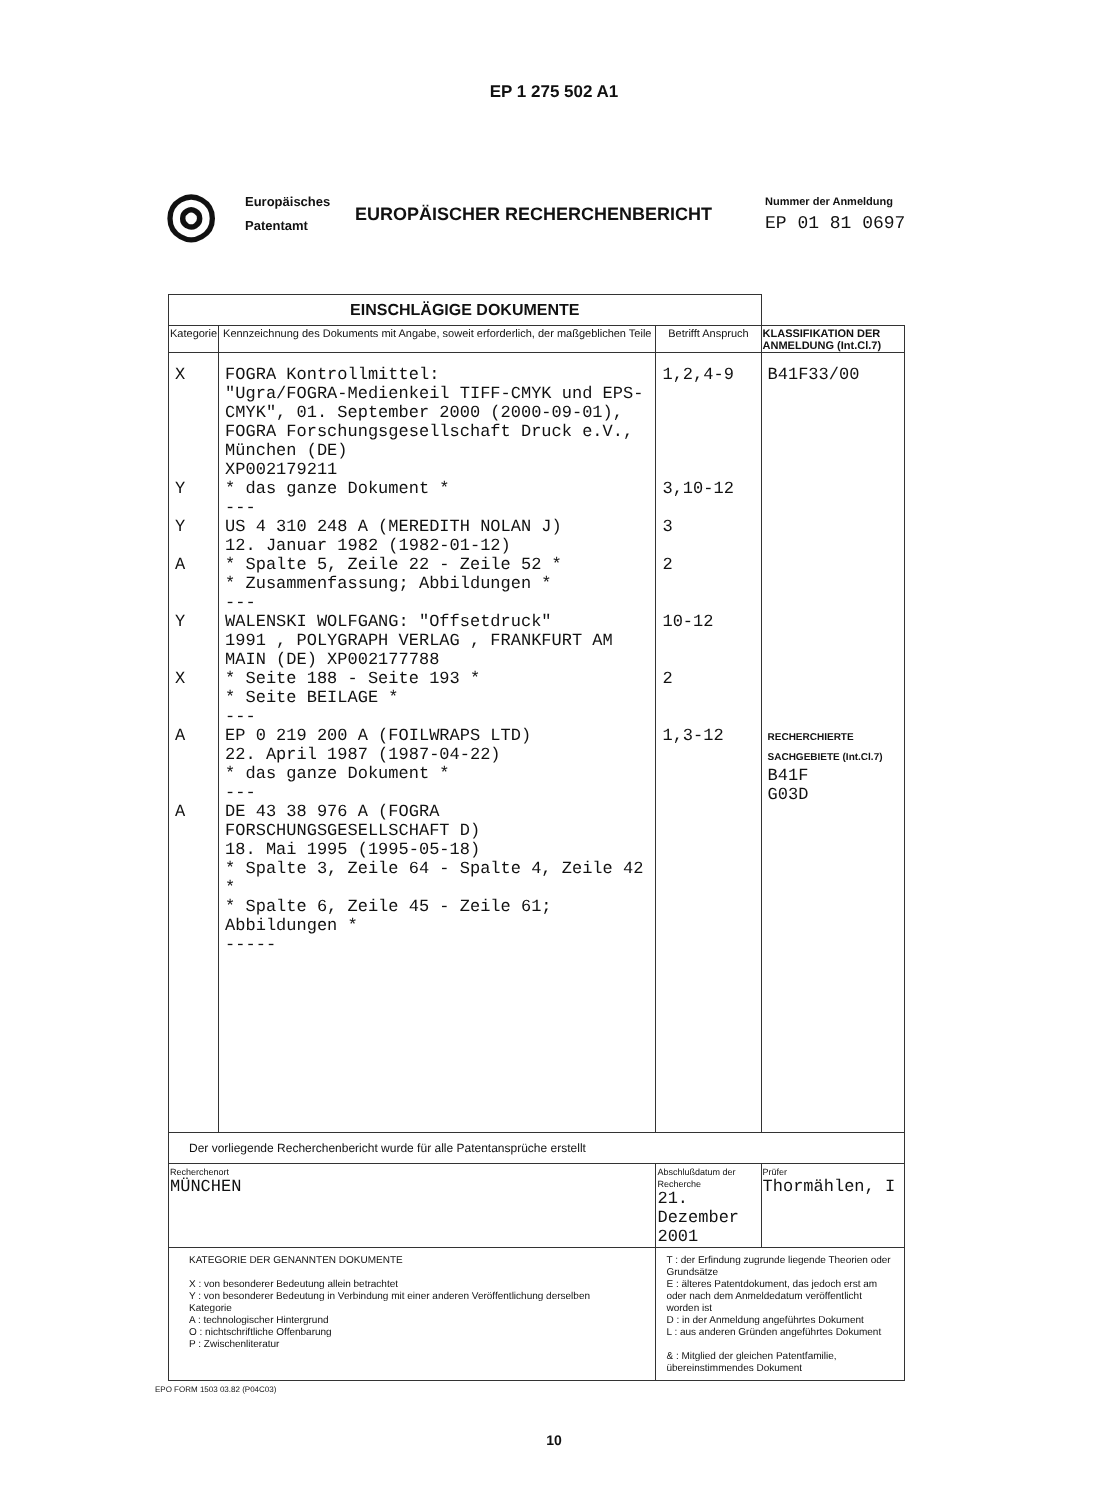EP 1 275 502 A1
◎
Europäisches
Patentamt
EUROPÄISCHER RECHERCHENBERICHT
Nummer der Anmeldung
EP 01 81 0697
| EINSCHLÄGIGE DOKUMENTE | | | |
| Kategorie | Kennzeichnung des Dokuments mit Angabe, soweit erforderlich, der maßgeblichen Teile | Betrifft Anspruch | KLASSIFIKATION DER ANMELDUNG (Int.Cl.7) |
| X Y Y A Y X A A | FOGRA Kontrollmittel: "Ugra/FOGRA-Medienkeil TIFF-CMYK und EPS-CMYK", 01. September 2000 (2000-09-01), FOGRA Forschungsgesellschaft Druck e.V., München (DE) XP002179211 * das ganze Dokument * --- US 4 310 248 A (MEREDITH NOLAN J) 12. Januar 1982 (1982-01-12) * Spalte 5, Zeile 22 - Zeile 52 * * Zusammenfassung; Abbildungen * --- WALENSKI WOLFGANG: "Offsetdruck" 1991 , POLYGRAPH VERLAG , FRANKFURT AM MAIN (DE) XP002177788 * Seite 188 - Seite 193 * * Seite BEILAGE * --- EP 0 219 200 A (FOILWRAPS LTD) 22. April 1987 (1987-04-22) * das ganze Dokument * --- DE 43 38 976 A (FOGRA FORSCHUNGSGESELLSCHAFT D) 18. Mai 1995 (1995-05-18) * Spalte 3, Zeile 64 - Spalte 4, Zeile 42 * * Spalte 6, Zeile 45 - Zeile 61; Abbildungen * ----- | 1,2,4-9 3,10-12 3 2 10-12 2 1,3-12 | B41F33/00 RECHERCHIERTE SACHGEBIETE (Int.Cl.7) B41F G03D |
| Der vorliegende Recherchenbericht wurde für alle Patentansprüche erstellt | | | |
| Recherchenort MÜNCHEN | | Abschlußdatum der Recherche 21. Dezember 2001 | Prüfer Thormählen, I |
| KATEGORIE DER GENANNTEN DOKUMENTE X : von besonderer Bedeutung allein betrachtet Y : von besonderer Bedeutung in Verbindung mit einer anderen Veröffentlichung derselben Kategorie A : technologischer Hintergrund O : nichtschriftliche Offenbarung P : Zwischenliteratur | | T : der Erfindung zugrunde liegende Theorien oder Grundsätze E : älteres Patentdokument, das jedoch erst am oder nach dem Anmeldedatum veröffentlicht worden ist D : in der Anmeldung angeführtes Dokument L : aus anderen Gründen angeführtes Dokument & : Mitglied der gleichen Patentfamilie, übereinstimmendes Dokument | |
EPO FORM 1503 03.82 (P04C03)
10